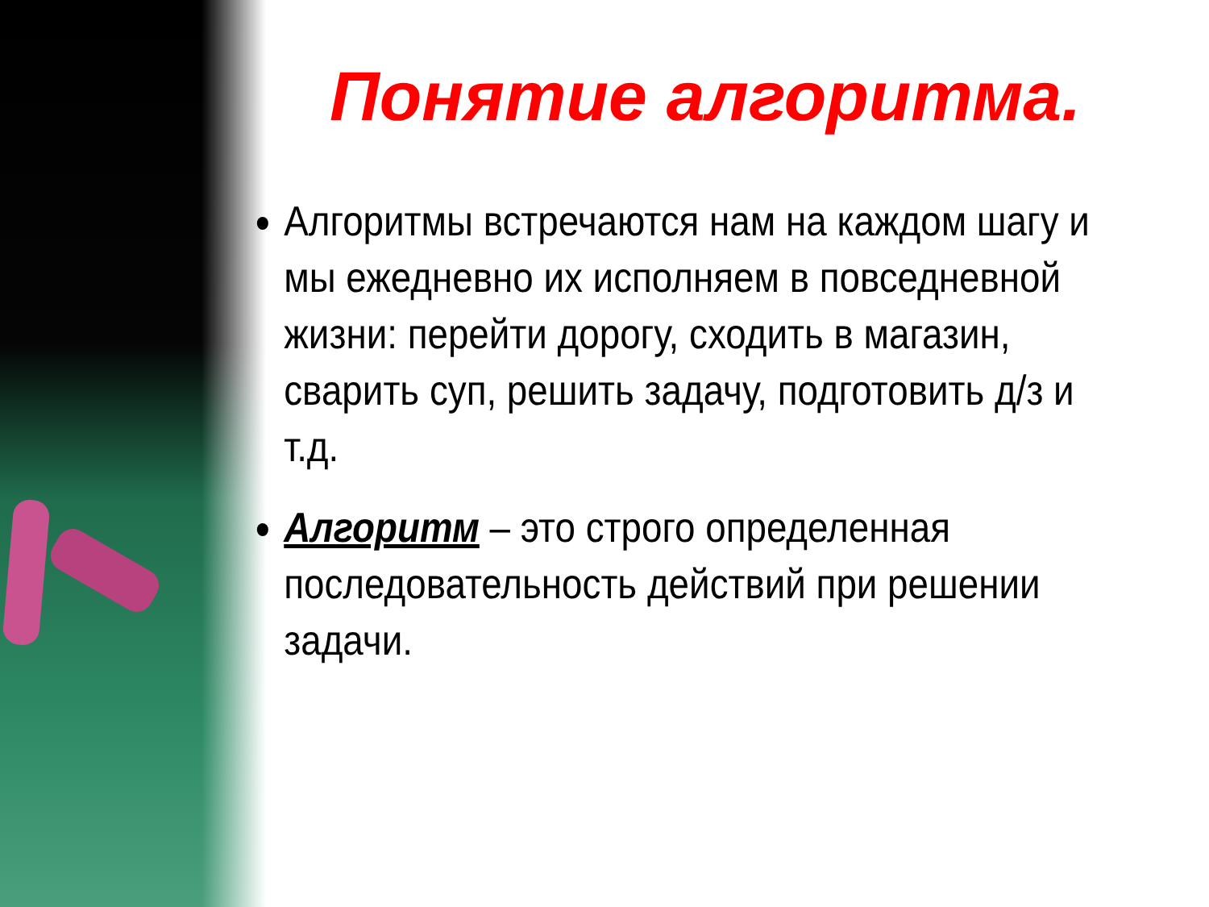Понятие алгоритма.
Алгоритмы встречаются нам на каждом шагу и мы ежедневно их исполняем в повседневной жизни: перейти дорогу, сходить в магазин, сварить суп, решить задачу, подготовить д/з и т.д.
Алгоритм – это строго определенная последовательность действий при решении задачи.